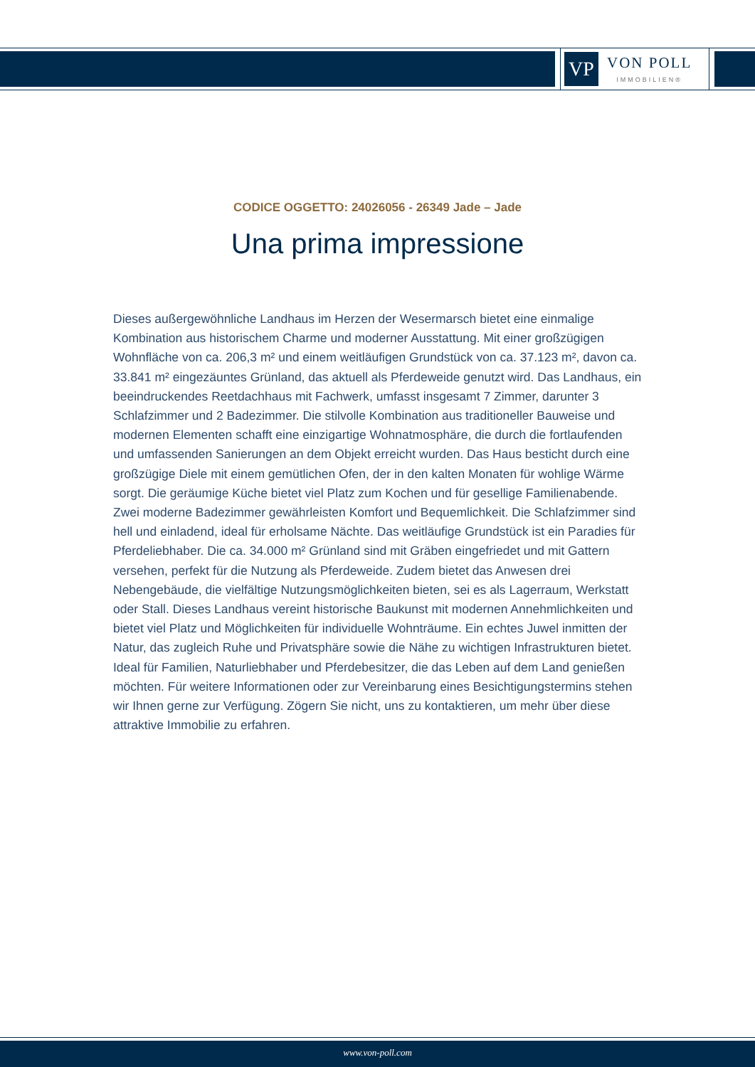VP
VON POLL
IMMOBILIEN®
CODICE OGGETTO: 24026056 - 26349 Jade – Jade
Una prima impressione
Dieses außergewöhnliche Landhaus im Herzen der Wesermarsch bietet eine einmalige Kombination aus historischem Charme und moderner Ausstattung. Mit einer großzügigen Wohnfläche von ca. 206,3 m² und einem weitläufigen Grundstück von ca. 37.123 m², davon ca. 33.841 m² eingezäuntes Grünland, das aktuell als Pferdeweide genutzt wird. Das Landhaus, ein beeindruckendes Reetdachhaus mit Fachwerk, umfasst insgesamt 7 Zimmer, darunter 3 Schlafzimmer und 2 Badezimmer. Die stilvolle Kombination aus traditioneller Bauweise und modernen Elementen schafft eine einzigartige Wohnatmosphäre, die durch die fortlaufenden und umfassenden Sanierungen an dem Objekt erreicht wurden. Das Haus besticht durch eine großzügige Diele mit einem gemütlichen Ofen, der in den kalten Monaten für wohlige Wärme sorgt. Die geräumige Küche bietet viel Platz zum Kochen und für gesellige Familienabende. Zwei moderne Badezimmer gewährleisten Komfort und Bequemlichkeit. Die Schlafzimmer sind hell und einladend, ideal für erholsame Nächte. Das weitläufige Grundstück ist ein Paradies für Pferdeliebhaber. Die ca. 34.000 m² Grünland sind mit Gräben eingefriedet und mit Gattern versehen, perfekt für die Nutzung als Pferdeweide. Zudem bietet das Anwesen drei Nebengebäude, die vielfältige Nutzungsmöglichkeiten bieten, sei es als Lagerraum, Werkstatt oder Stall. Dieses Landhaus vereint historische Baukunst mit modernen Annehmlichkeiten und bietet viel Platz und Möglichkeiten für individuelle Wohnträume. Ein echtes Juwel inmitten der Natur, das zugleich Ruhe und Privatsphäre sowie die Nähe zu wichtigen Infrastrukturen bietet. Ideal für Familien, Naturliebhaber und Pferdebesitzer, die das Leben auf dem Land genießen möchten. Für weitere Informationen oder zur Vereinbarung eines Besichtigungstermins stehen wir Ihnen gerne zur Verfügung. Zögern Sie nicht, uns zu kontaktieren, um mehr über diese attraktive Immobilie zu erfahren.
www.von-poll.com